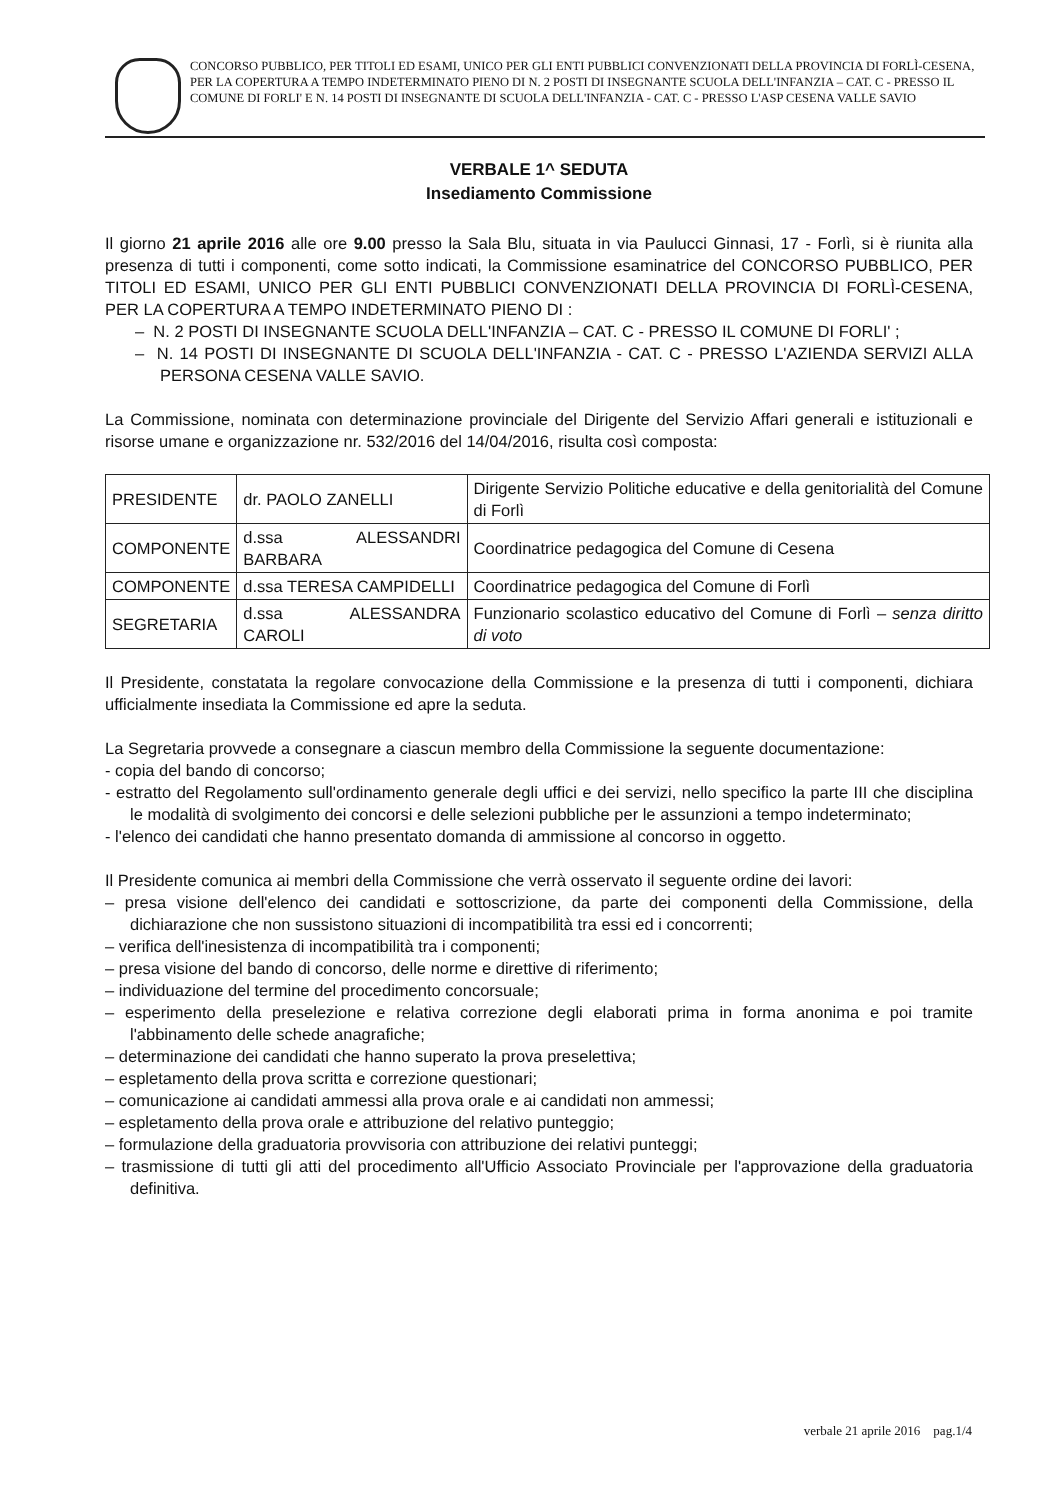CONCORSO PUBBLICO, PER TITOLI ED ESAMI, UNICO PER GLI ENTI PUBBLICI CONVENZIONATI DELLA PROVINCIA DI FORLÌ-CESENA, PER LA COPERTURA A TEMPO INDETERMINATO PIENO DI N. 2 POSTI DI INSEGNANTE SCUOLA DELL'INFANZIA – CAT. C - PRESSO IL COMUNE DI FORLI' E N. 14 POSTI DI INSEGNANTE DI SCUOLA DELL'INFANZIA - CAT. C - PRESSO L'ASP CESENA VALLE SAVIO
VERBALE 1^ SEDUTA
Insediamento Commissione
Il giorno 21 aprile 2016 alle ore 9.00 presso la Sala Blu, situata in via Paulucci Ginnasi, 17 - Forlì, si è riunita alla presenza di tutti i componenti, come sotto indicati, la Commissione esaminatrice del CONCORSO PUBBLICO, PER TITOLI ED ESAMI, UNICO PER GLI ENTI PUBBLICI CONVENZIONATI DELLA PROVINCIA DI FORLÌ-CESENA, PER LA COPERTURA A TEMPO INDETERMINATO PIENO DI :
– N. 2 POSTI DI INSEGNANTE SCUOLA DELL'INFANZIA – CAT. C - PRESSO IL COMUNE DI FORLI' ;
– N. 14 POSTI DI INSEGNANTE DI SCUOLA DELL'INFANZIA - CAT. C - PRESSO L'AZIENDA SERVIZI ALLA PERSONA CESENA VALLE SAVIO.
La Commissione, nominata con determinazione provinciale del Dirigente del Servizio Affari generali e istituzionali e risorse umane e organizzazione nr. 532/2016 del 14/04/2016, risulta così composta:
| PRESIDENTE | dr. PAOLO ZANELLI | Dirigente Servizio Politiche educative e della genitorialità del Comune di Forlì |
| COMPONENTE | d.ssa ALESSANDRI BARBARA | Coordinatrice pedagogica del Comune di Cesena |
| COMPONENTE | d.ssa TERESA CAMPIDELLI | Coordinatrice pedagogica del Comune di Forlì |
| SEGRETARIA | d.ssa ALESSANDRA CAROLI | Funzionario scolastico educativo del Comune di Forlì – senza diritto di voto |
Il Presidente, constatata la regolare convocazione della Commissione e la presenza di tutti i componenti, dichiara ufficialmente insediata la Commissione ed apre la seduta.
La Segretaria provvede a consegnare a ciascun membro della Commissione la seguente documentazione:
- copia del bando di concorso;
- estratto del Regolamento sull'ordinamento generale degli uffici e dei servizi, nello specifico la parte III che disciplina le modalità di svolgimento dei concorsi e delle selezioni pubbliche per le assunzioni a tempo indeterminato;
- l'elenco dei candidati che hanno presentato domanda di ammissione al concorso in oggetto.
Il Presidente comunica ai membri della Commissione che verrà osservato il seguente ordine dei lavori:
– presa visione dell'elenco dei candidati e sottoscrizione, da parte dei componenti della Commissione, della dichiarazione che non sussistono situazioni di incompatibilità tra essi ed i concorrenti;
– verifica dell'inesistenza di incompatibilità tra i componenti;
– presa visione del bando di concorso, delle norme e direttive di riferimento;
– individuazione del termine del procedimento concorsuale;
– esperimento della preselezione e relativa correzione degli elaborati prima in forma anonima e poi tramite l'abbinamento delle schede anagrafiche;
– determinazione dei candidati che hanno superato la prova preselettiva;
– espletamento della prova scritta e correzione questionari;
– comunicazione ai candidati ammessi alla prova orale e ai candidati non ammessi;
– espletamento della prova orale e attribuzione del relativo punteggio;
– formulazione della graduatoria provvisoria con attribuzione dei relativi punteggi;
– trasmissione di tutti gli atti del procedimento all'Ufficio Associato Provinciale per l'approvazione della graduatoria definitiva.
verbale 21 aprile 2016 pag.1/4